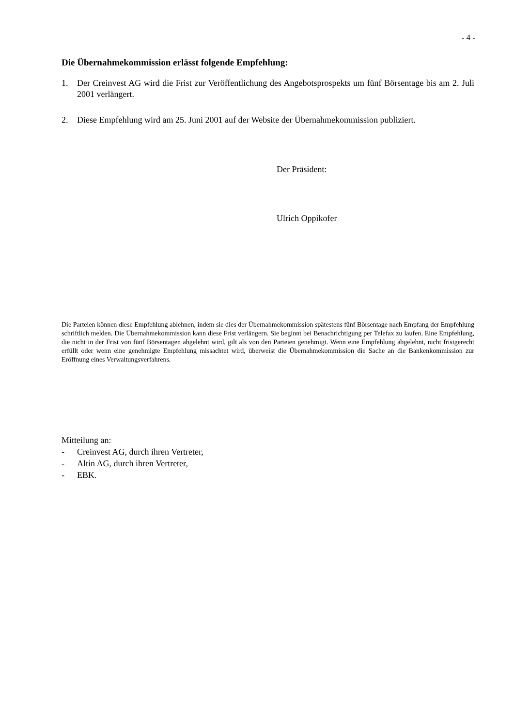- 4 -
Die Übernahmekommission erlässt folgende Empfehlung:
1. Der Creinvest AG wird die Frist zur Veröffentlichung des Angebotsprospekts um fünf Börsentage bis am 2. Juli 2001 verlängert.
2. Diese Empfehlung wird am 25. Juni 2001 auf der Website der Übernahmekommission publiziert.
Der Präsident:
Ulrich Oppikofer
Die Parteien können diese Empfehlung ablehnen, indem sie dies der Übernahmekommission spätestens fünf Börsentage nach Empfang der Empfehlung schriftlich melden. Die Übernahmekommission kann diese Frist verlängern. Sie beginnt bei Benachrichtigung per Telefax zu laufen. Eine Empfehlung, die nicht in der Frist von fünf Börsentagen abgelehnt wird, gilt als von den Parteien genehmigt. Wenn eine Empfehlung abgelehnt, nicht fristgerecht erfüllt oder wenn eine genehmigte Empfehlung missachtet wird, überweist die Übernahmekommission die Sache an die Bankenkommission zur Eröffnung eines Verwaltungsverfahrens.
Mitteilung an:
- Creinvest AG, durch ihren Vertreter,
- Altin AG, durch ihren Vertreter,
- EBK.